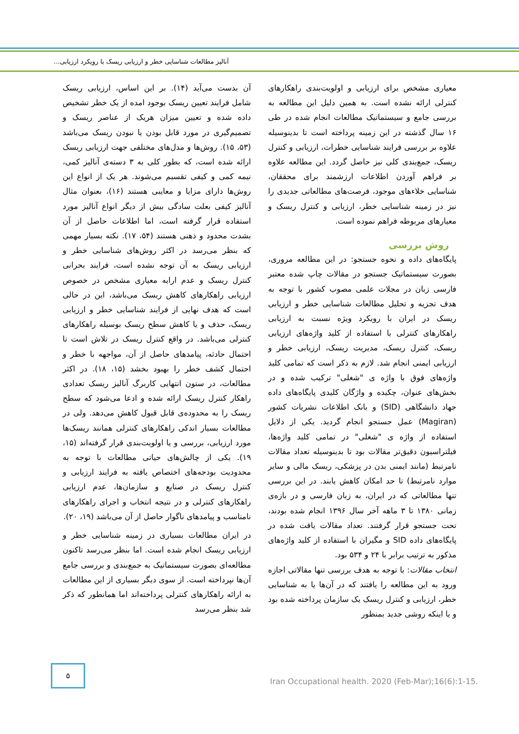آنالیز مطالعات شناسایی خطر و ارزیابی ریسک با رویکرد ارزیابی...
آن بدست می‌آید (۱۴). بر این اساس، ارزیابی ریسک شامل فرایند تعیین ریسک بوجود امده از یک خطر تشخیص داده شده و تعیین میزان هریک از عناصر ریسک و تصمیم‌گیری در مورد قابل بودن یا نبودن ریسک می‌باشد (۵۳، ۱۵). روش‌ها و مدل‌های مختلفی جهت ارزیابی ریسک ارائه شده است، که بطور کلی به ۳ دسته‌ی آنالیز کمی، نیمه کمی و کیفی تقسیم می‌شوند. هر یک از انواع این روش‌ها دارای مزایا و معایبی هستند (۱۶)، بعنوان مثال آنالیز کیفی بعلت سادگی بیش از دیگر انواع آنالیز مورد استفاده قرار گرفته است، اما اطلاعات حاصل از آن بشدت محدود و ذهنی هستند (۵۴، ۱۷). نکته بسیار مهمی که بنظر می‌رسد در اکثر روش‌های شناسایی خطر و ارزیابی ریسک به آن توجه نشده است، فرایند بحرانی کنترل ریسک و عدم ارایه معیاری مشخص در خصوص ارزیابی راهکارهای کاهش ریسک می‌باشد، این در حالی است که هدف نهایی از فرایند شناسایی خطر و ارزیابی ریسک، حذف و یا کاهش سطح ریسک بوسیله راهکارهای کنترلی می‌باشد. در واقع کنترل ریسک در تلاش است تا احتمال حادثه، پیامدهای حاصل از آن، مواجهه با خطر و احتمال کشف خطر را بهبود بخشد (۱۵، ۱۸). در اکثر مطالعات، در ستون انتهایی کاربرگ آنالیز ریسک تعدادی راهکار کنترل ریسک ارائه شده و ادعا می‌شود که سطح ریسک را به محدوده‌ی قابل قبول کاهش می‌دهد. ولی در مطالعات بسیار اندکی راهکارهای کنترلی همانند ریسک‌ها مورد ارزیابی، بررسی و یا اولویت‌بندی قرار گرفته‌اند (۱۵، ۱۹). یکی از چالش‌های حیاتی مطالعات با توجه به محدودیت بودجه‌های اختصاص یافته به فرایند ارزیابی و کنترل ریسک در صنایع و سازمان‌ها، عدم ارزیابی راهکارهای کنترلی و در نتیجه انتخاب و اجرای راهکارهای نامناسب و پیامدهای ناگوار حاصل از آن می‌باشد (۱۹، ۲۰).
در ایران مطالعات بسیاری در زمینه شناسایی خطر و ارزیابی ریسک انجام شده است. اما بنظر می‌رسد تاکنون مطالعه‌ای بصورت سیستماتیک به جمع‌بندی و بررسی جامع آن‌ها نپرداخته است. از سوی دیگر بسیاری از این مطالعات به ارائه راهکارهای کنترلی پرداخته‌اند اما همانطور که ذکر شد بنظر می‌رسد
معیاری مشخص برای ارزیابی و اولویت‌بندی راهکارهای کنترلی ارائه نشده است. به همین دلیل این مطالعه به بررسی جامع و سیستماتیک مطالعات انجام شده در طی ۱۶ سال گذشته در این زمینه پرداخته است تا بدینوسیله علاوه بر بررسی فرایند شناسایی خطرات، ارزیابی و کنترل ریسک، جمع‌بندی کلی نیز حاصل گردد. این مطالعه علاوه بر فراهم آوردن اطلاعات ارزشمند برای محققان، شناسایی خلاءهای موجود، فرصت‌های مطالعاتی جدیدی را نیز در زمینه شناسایی خطر، ارزیابی و کنترل ریسک و معیارهای مربوطه فراهم نموده است.
روش بررسی
پایگاه‌های داده و نحوه جستجو: در این مطالعه مروری، بصورت سیستماتیک جستجو در مقالات چاپ شده معتبر فارسی زبان در مجلات علمی مصوب کشور با توجه به هدف تجزیه و تحلیل مطالعات شناسایی خطر و ارزیابی ریسک در ایران با رویکرد ویژه نسبت به ارزیابی راهکارهای کنترلی با استفاده از کلید واژه‌های ارزیابی ریسک، کنترل ریسک، مدیریت ریسک، ارزیابی خطر و ارزیابی ایمنی انجام شد. لازم به ذکر است که تمامی کلید واژه‌های فوق با واژه ی "شغلی" ترکیب شده و در بخش‌های عنوان، چکیده و واژگان کلیدی پایگاه‌های داده جهاد دانشگاهی (SID) و بانک اطلاعات نشریات کشور (Magiran) عمل جستجو انجام گردید. یکی از دلایل استفاده از واژه ی "شغلی" در تمامی کلید واژه‌ها، فیلتراسیون دقیق‌تر مقالات بود تا بدینوسیله تعداد مقالات نامرتبط (مانند ایمنی بدن در پزشکی، ریسک مالی و سایر موارد نامرتبط) تا حد امکان کاهش یابند. در این بررسی تنها مطالعاتی که در ایران، به زبان فارسی و در بازه‌ی زمانی ۱۳۸۰ تا ۳ ماهه آخر سال ۱۳۹۶ انجام شده بودند، تحت جستجو قرار گرفتند. تعداد مقالات یافت شده در پایگاه‌های داده SID و مگیران با استفاده از کلید واژه‌های مذکور به ترتیب برابر با ۲۴ و ۵۳۴ بود.
انتخاب مقالات: با توجه به هدف بررسی تنها مقالاتی اجازه ورود به این مطالعه را یافتند که در آن‌ها یا به شناسایی خطر، ارزیابی و کنترل ریسک یک سازمان پرداخته شده بود و یا اینکه روشی جدید بمنظور
۵
Iran Occupational health. 2020 (Feb-Mar);16(6):1-15.